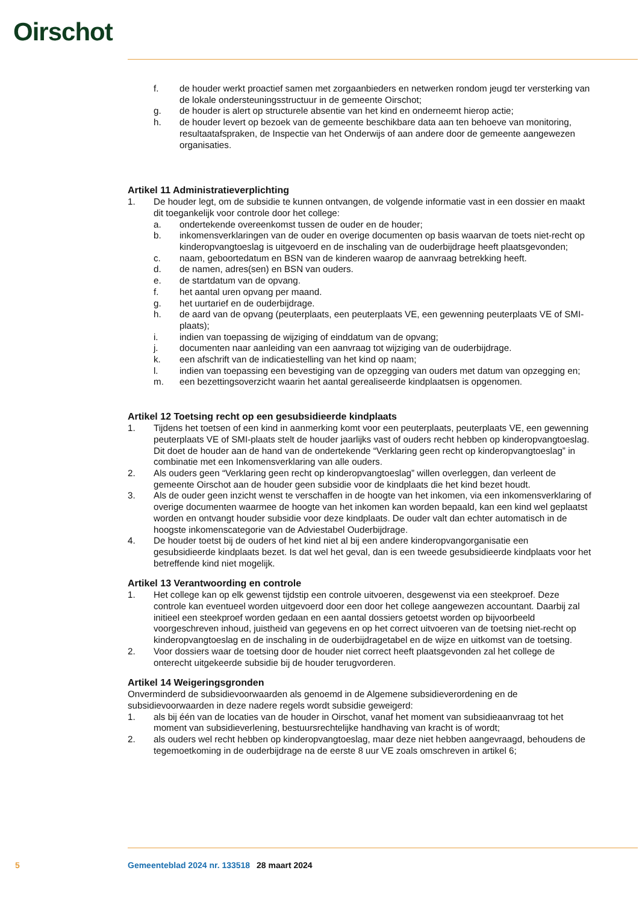Oirschot
f. de houder werkt proactief samen met zorgaanbieders en netwerken rondom jeugd ter versterking van de lokale ondersteuningsstructuur in de gemeente Oirschot;
g. de houder is alert op structurele absentie van het kind en onderneemt hierop actie;
h. de houder levert op bezoek van de gemeente beschikbare data aan ten behoeve van monitoring, resultaatafspraken, de Inspectie van het Onderwijs of aan andere door de gemeente aangewezen organisaties.
Artikel 11 Administratieverplichting
1. De houder legt, om de subsidie te kunnen ontvangen, de volgende informatie vast in een dossier en maakt dit toegankelijk voor controle door het college:
a. ondertekende overeenkomst tussen de ouder en de houder;
b. inkomensverklaringen van de ouder en overige documenten op basis waarvan de toets niet-recht op kinderopvangtoeslag is uitgevoerd en de inschaling van de ouderbijdrage heeft plaatsgevonden;
c. naam, geboortedatum en BSN van de kinderen waarop de aanvraag betrekking heeft.
d. de namen, adres(sen) en BSN van ouders.
e. de startdatum van de opvang.
f. het aantal uren opvang per maand.
g. het uurtarief en de ouderbijdrage.
h. de aard van de opvang (peuterplaats, een peuterplaats VE, een gewenning peuterplaats VE of SMI-plaats);
i. indien van toepassing de wijziging of einddatum van de opvang;
j. documenten naar aanleiding van een aanvraag tot wijziging van de ouderbijdrage.
k. een afschrift van de indicatiestelling van het kind op naam;
l. indien van toepassing een bevestiging van de opzegging van ouders met datum van opzegging en;
m. een bezettingsoverzicht waarin het aantal gerealiseerde kindplaatsen is opgenomen.
Artikel 12 Toetsing recht op een gesubsidieerde kindplaats
1. Tijdens het toetsen of een kind in aanmerking komt voor een peuterplaats, peuterplaats VE, een gewenning peuterplaats VE of SMI-plaats stelt de houder jaarlijks vast of ouders recht hebben op kinderopvangtoeslag. Dit doet de houder aan de hand van de ondertekende “Verklaring geen recht op kinderopvangtoeslag” in combinatie met een Inkomensverklaring van alle ouders.
2. Als ouders geen “Verklaring geen recht op kinderopvangtoeslag” willen overleggen, dan verleent de gemeente Oirschot aan de houder geen subsidie voor de kindplaats die het kind bezet houdt.
3. Als de ouder geen inzicht wenst te verschaffen in de hoogte van het inkomen, via een inkomensverklaring of overige documenten waarmee de hoogte van het inkomen kan worden bepaald, kan een kind wel geplaatst worden en ontvangt houder subsidie voor deze kindplaats. De ouder valt dan echter automatisch in de hoogste inkomenscategorie van de Adviestabel Ouderbijdrage.
4. De houder toetst bij de ouders of het kind niet al bij een andere kinderopvangorganisatie een gesubsidieerde kindplaats bezet. Is dat wel het geval, dan is een tweede gesubsidieerde kindplaats voor het betreffende kind niet mogelijk.
Artikel 13 Verantwoording en controle
1. Het college kan op elk gewenst tijdstip een controle uitvoeren, desgewenst via een steekproef. Deze controle kan eventueel worden uitgevoerd door een door het college aangewezen accountant. Daarbij zal initieel een steekproef worden gedaan en een aantal dossiers getoetst worden op bijvoorbeeld voorgeschreven inhoud, juistheid van gegevens en op het correct uitvoeren van de toetsing niet-recht op kinderopvangtoeslag en de inschaling in de ouderbijdragetabel en de wijze en uitkomst van de toetsing.
2. Voor dossiers waar de toetsing door de houder niet correct heeft plaatsgevonden zal het college de onterecht uitgekeerde subsidie bij de houder terugvorderen.
Artikel 14 Weigeringsgronden
Onverminderd de subsidievoorwaarden als genoemd in de Algemene subsidieverordening en de subsidievoorwaarden in deze nadere regels wordt subsidie geweigerd:
1. als bij één van de locaties van de houder in Oirschot, vanaf het moment van subsidieaanvraag tot het moment van subsidieverlening, bestuursrechtelijke handhaving van kracht is of wordt;
2. als ouders wel recht hebben op kinderopvangtoeslag, maar deze niet hebben aangevraagd, behoudens de tegemoetkoming in de ouderbijdrage na de eerste 8 uur VE zoals omschreven in artikel 6;
5 Gemeenteblad 2024 nr. 133518 28 maart 2024